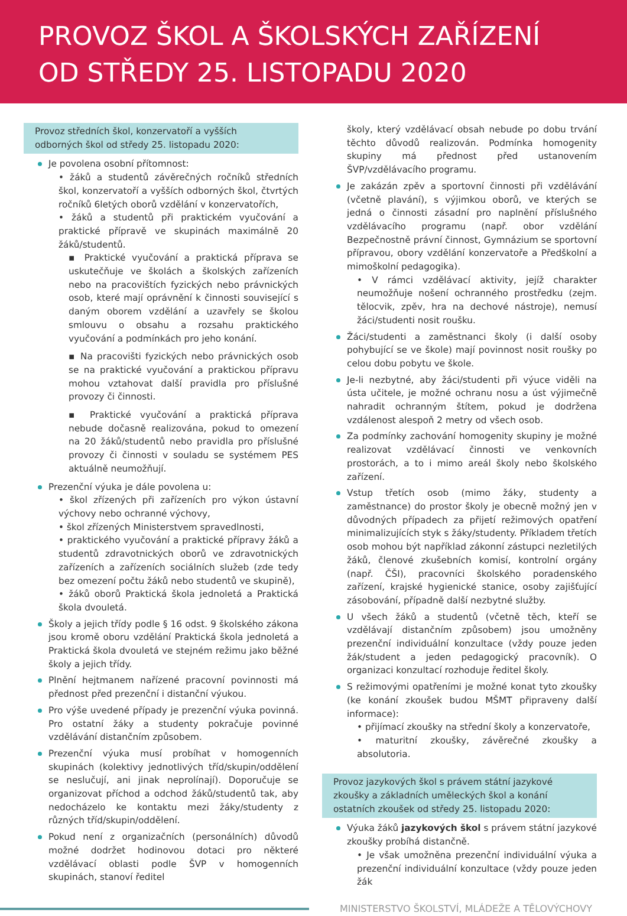PROVOZ ŠKOL A ŠKOLSKÝCH ZAŘÍZENÍ
OD STŘEDY 25. LISTOPADU 2020
Provoz středních škol, konzervatoří a vyšších odborných škol od středy 25. listopadu 2020:
Je povolena osobní přítomnost:
• žáků a studentů závěrečných ročníků středních škol, konzervatoří a vyšších odborných škol, čtvrtých ročníků 6letých oborů vzdělání v konzervatořích,
• žáků a studentů při praktickém vyučování a praktické přípravě ve skupinách maximálně 20 žáků/studentů.
▪ Praktické vyučování a praktická příprava se uskutečňuje ve školách a školských zařízeních nebo na pracovištích fyzických nebo právnických osob, které mají oprávnění k činnosti související s daným oborem vzdělání a uzavřely se školou smlouvu o obsahu a rozsahu praktického vyučování a podmínkách pro jeho konání.
▪ Na pracovišti fyzických nebo právnických osob se na praktické vyučování a praktickou přípravu mohou vztahovat další pravidla pro příslušné provozy či činnosti.
▪ Praktické vyučování a praktická příprava nebude dočasně realizována, pokud to omezení na 20 žáků/studentů nebo pravidla pro příslušné provozy či činnosti v souladu se systémem PES aktuálně neumožňují.
Prezenční výuka je dále povolena u:
• škol zřízených při zařízeních pro výkon ústavní výchovy nebo ochranné výchovy,
• škol zřízených Ministerstvem spravedlnosti,
• praktického vyučování a praktické přípravy žáků a studentů zdravotnických oborů ve zdravotnických zařízeních a zařízeních sociálních služeb (zde tedy bez omezení počtu žáků nebo studentů ve skupině),
• žáků oborů Praktická škola jednoletá a Praktická škola dvouletá.
Školy a jejich třídy podle § 16 odst. 9 školského zákona jsou kromě oboru vzdělání Praktická škola jednoletá a Praktická škola dvouletá ve stejném režimu jako běžné školy a jejich třídy.
Plnění hejtmanem nařízené pracovní povinnosti má přednost před prezenční i distanční výukou.
Pro výše uvedené případy je prezenční výuka povinná. Pro ostatní žáky a studenty pokračuje povinné vzdělávání distančním způsobem.
Prezenční výuka musí probíhat v homogenních skupinách (kolektivy jednotlivých tříd/skupin/oddělení se neslučují, ani jinak neprolínají). Doporučuje se organizovat příchod a odchod žáků/studentů tak, aby nedocházelo ke kontaktu mezi žáky/studenty z různých tříd/skupin/oddělení.
Pokud není z organizačních (personálních) důvodů možné dodržet hodinovou dotaci pro některé vzdělávací oblasti podle ŠVP v homogenních skupinách, stanoví ředitel
školy, který vzdělávací obsah nebude po dobu trvání těchto důvodů realizován. Podmínka homogenity skupiny má přednost před ustanovením ŠVP/vzdělávacího programu.
Je zakázán zpěv a sportovní činnosti při vzdělávání (včetně plavání), s výjimkou oborů, ve kterých se jedná o činnosti zásadní pro naplnění příslušného vzdělávacího programu (např. obor vzdělání Bezpečnostně právní činnost, Gymnázium se sportovní přípravou, obory vzdělání konzervatoře a Předškolní a mimoškolní pedagogika).
• V rámci vzdělávací aktivity, jejíž charakter neumožňuje nošení ochranného prostředku (zejm. tělocvik, zpěv, hra na dechové nástroje), nemusí žáci/studenti nosit roušku.
Žáci/studenti a zaměstnanci školy (i další osoby pohybující se ve škole) mají povinnost nosit roušky po celou dobu pobytu ve škole.
Je-li nezbytné, aby žáci/studenti při výuce viděli na ústa učitele, je možné ochranu nosu a úst výjimečně nahradit ochranným štítem, pokud je dodržena vzdálenost alespoň 2 metry od všech osob.
Za podmínky zachování homogenity skupiny je možné realizovat vzdělávací činnosti ve venkovních prostorách, a to i mimo areál školy nebo školského zařízení.
Vstup třetích osob (mimo žáky, studenty a zaměstnance) do prostor školy je obecně možný jen v důvodných případech za přijetí režimových opatření minimalizujících styk s žáky/studenty. Příkladem třetích osob mohou být například zákonní zástupci nezletilých žáků, členové zkušebních komisí, kontrolní orgány (např. ČŠI), pracovníci školského poradenského zařízení, krajské hygienické stanice, osoby zajišťující zásobování, případně další nezbytné služby.
U všech žáků a studentů (včetně těch, kteří se vzdělávají distančním způsobem) jsou umožněny prezenční individuální konzultace (vždy pouze jeden žák/student a jeden pedagogický pracovník). O organizaci konzultací rozhoduje ředitel školy.
S režimovými opatřeními je možné konat tyto zkoušky (ke konání zkoušek budou MŠMT připraveny další informace):
• přijímací zkoušky na střední školy a konzervatoře,
• maturitní zkoušky, závěrečné zkoušky a absolutoria.
Provoz jazykových škol s právem státní jazykové zkoušky a základních uměleckých škol a konání ostatních zkoušek od středy 25. listopadu 2020:
Výuka žáků jazykových škol s právem státní jazykové zkoušky probíhá distančně.
• Je však umožněna prezenční individuální výuka a prezenční individuální konzultace (vždy pouze jeden žák
MINISTERSTVO ŠKOLSTVÍ, MLÁDEŽE A TĚLOVÝCHOVY